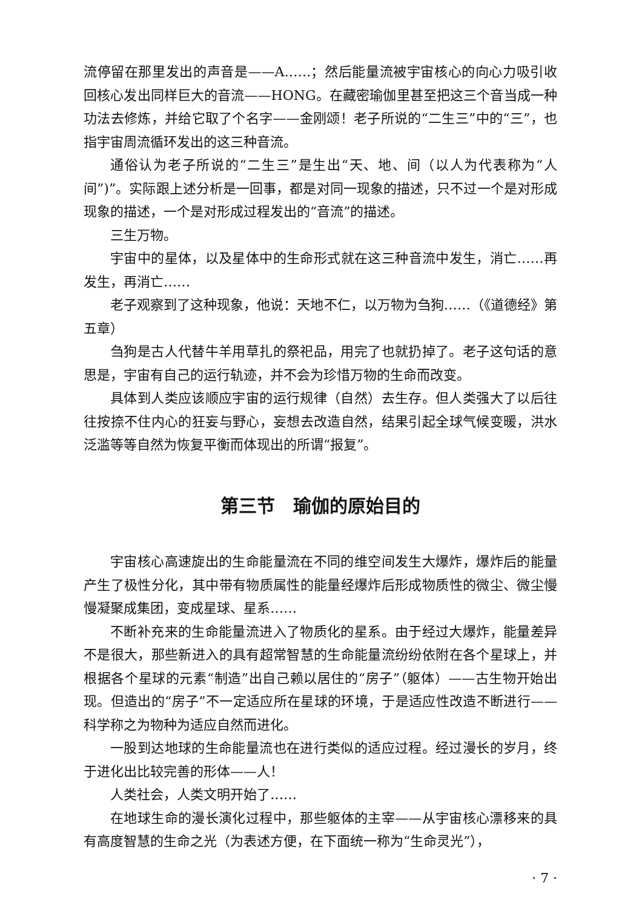流停留在那里发出的声音是——A……；然后能量流被宇宙核心的向心力吸引收回核心发出同样巨大的音流——HONG。在藏密瑜伽里甚至把这三个音当成一种功法去修炼，并给它取了个名字——金刚颂！老子所说的“二生三”中的“三”，也指宇宙周流循环发出的这三种音流。
通俗认为老子所说的“二生三”是生出“天、地、间（以人为代表称为“人间”)”。实际跟上述分析是一回事，都是对同一现象的描述，只不过一个是对形成现象的描述，一个是对形成过程发出的“音流”的描述。
三生万物。
宇宙中的星体，以及星体中的生命形式就在这三种音流中发生，消亡……再发生，再消亡……
老子观察到了这种现象，他说：天地不仁，以万物为刍狗……（《道德经》第五章）
刍狗是古人代替牛羊用草扎的祭祀品，用完了也就扔掉了。老子这句话的意思是，宇宙有自己的运行轨迹，并不会为珍惜万物的生命而改变。
具体到人类应该顺应宇宙的运行规律（自然）去生存。但人类强大了以后往往按捺不住内心的狂妄与野心，妄想去改造自然，结果引起全球气候变暖，洪水泛滥等等自然为恢复平衡而体现出的所谓“报复”。
第三节　瑜伽的原始目的
宇宙核心高速旋出的生命能量流在不同的维空间发生大爆炸，爆炸后的能量产生了极性分化，其中带有物质属性的能量经爆炸后形成物质性的微尘、微尘慢慢凝聚成集团，变成星球、星系……
不断补充来的生命能量流进入了物质化的星系。由于经过大爆炸，能量差异不是很大，那些新进入的具有超常智慧的生命能量流纷纷依附在各个星球上，并根据各个星球的元素“制造”出自己赖以居住的“房子”（躯体）——古生物开始出现。但造出的“房子”不一定适应所在星球的环境，于是适应性改造不断进行——科学称之为物种为适应自然而进化。
一股到达地球的生命能量流也在进行类似的适应过程。经过漫长的岁月，终于进化出比较完善的形体——人！
人类社会，人类文明开始了……
在地球生命的漫长演化过程中，那些躯体的主宰——从宇宙核心漂移来的具有高度智慧的生命之光（为表述方便，在下面统一称为“生命灵光”），
· 7 ·